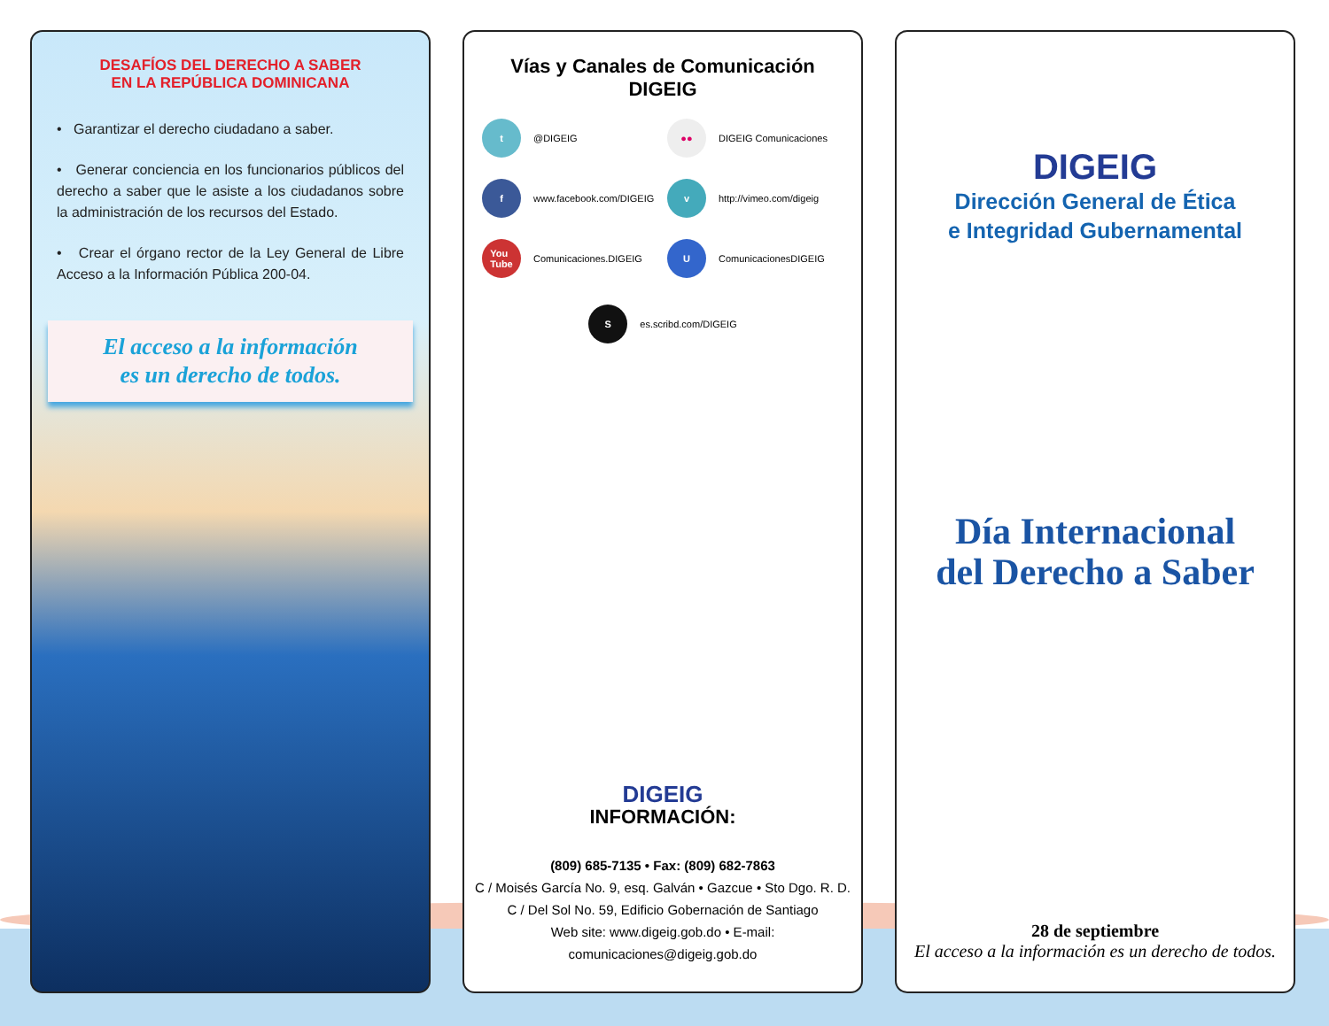DESAFÍOS DEL DERECHO A SABER
EN LA REPÚBLICA DOMINICANA
• Garantizar el derecho ciudadano a saber.
• Generar conciencia en los funcionarios públicos del derecho a saber que le asiste a los ciudadanos sobre la administración de los recursos del Estado.
• Crear el órgano rector de la Ley General de Libre Acceso a la Información Pública 200-04.
El acceso a la información
es un derecho de todos.
Vías y Canales de Comunicación
DIGEIG
t @DIGEIG
●● DIGEIG Comunicaciones
f www.facebook.com/DIGEIG
v http://vimeo.com/digeig
You
Tube Comunicaciones.DIGEIG
U ComunicacionesDIGEIG
S es.scribd.com/DIGEIG
DIGEIG
INFORMACIÓN:
(809) 685-7135 • Fax: (809) 682-7863
C / Moisés García No. 9, esq. Galván • Gazcue • Sto Dgo. R. D.
C / Del Sol No. 59, Edificio Gobernación de Santiago
Web site: www.digeig.gob.do • E-mail: comunicaciones@digeig.gob.do
DIGEIG
Dirección General de Ética
e Integridad Gubernamental
Día Internacional
del Derecho a Saber
28 de septiembre
El acceso a la información es un derecho de todos.